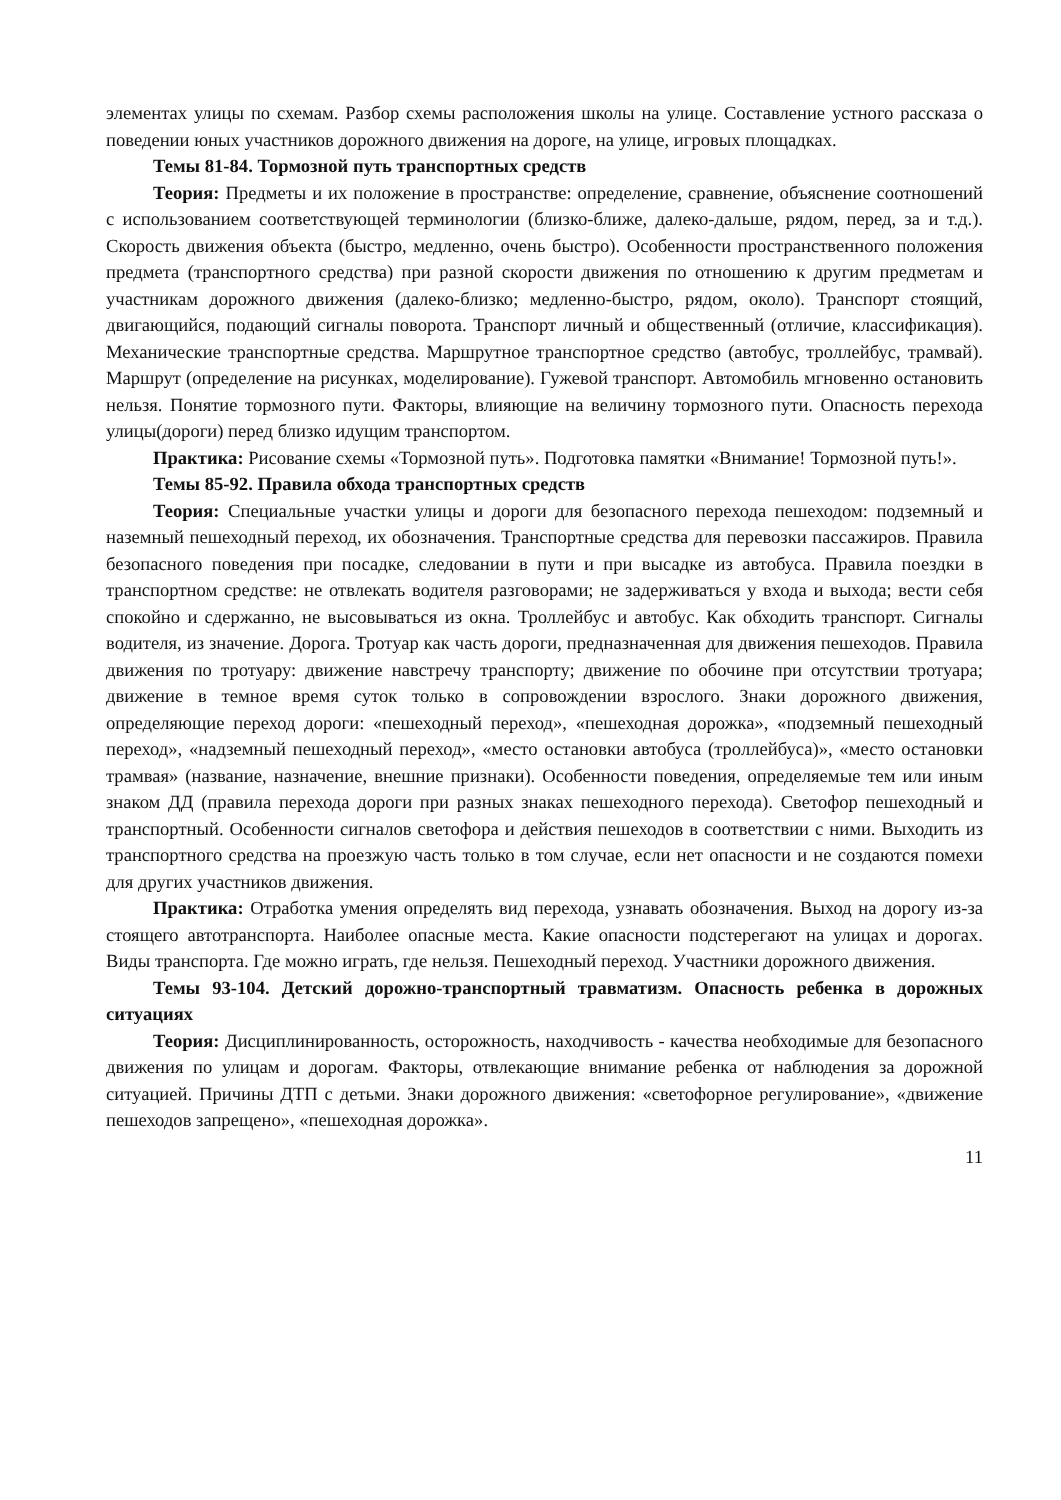элементах улицы по схемам. Разбор схемы расположения школы на улице. Составление устного рассказа о поведении юных участников дорожного движения на дороге, на улице, игровых площадках.
Темы 81-84. Тормозной путь транспортных средств
Теория: Предметы и их положение в пространстве: определение, сравнение, объяснение соотношений с использованием соответствующей терминологии (близко-ближе, далеко-дальше, рядом, перед, за и т.д.). Скорость движения объекта (быстро, медленно, очень быстро). Особенности пространственного положения предмета (транспортного средства) при разной скорости движения по отношению к другим предметам и участникам дорожного движения (далеко-близко; медленно-быстро, рядом, около). Транспорт стоящий, двигающийся, подающий сигналы поворота. Транспорт личный и общественный (отличие, классификация). Механические транспортные средства. Маршрутное транспортное средство (автобус, троллейбус, трамвай). Маршрут (определение на рисунках, моделирование). Гужевой транспорт. Автомобиль мгновенно остановить нельзя. Понятие тормозного пути. Факторы, влияющие на величину тормозного пути. Опасность перехода улицы(дороги) перед близко идущим транспортом.
Практика: Рисование схемы «Тормозной путь». Подготовка памятки «Внимание! Тормозной путь!».
Темы 85-92. Правила обхода транспортных средств
Теория: Специальные участки улицы и дороги для безопасного перехода пешеходом: подземный и наземный пешеходный переход, их обозначения. Транспортные средства для перевозки пассажиров. Правила безопасного поведения при посадке, следовании в пути и при высадке из автобуса. Правила поездки в транспортном средстве: не отвлекать водителя разговорами; не задерживаться у входа и выхода; вести себя спокойно и сдержанно, не высовываться из окна. Троллейбус и автобус. Как обходить транспорт. Сигналы водителя, из значение. Дорога. Тротуар как часть дороги, предназначенная для движения пешеходов. Правила движения по тротуару: движение навстречу транспорту; движение по обочине при отсутствии тротуара; движение в темное время суток только в сопровождении взрослого. Знаки дорожного движения, определяющие переход дороги: «пешеходный переход», «пешеходная дорожка», «подземный пешеходный переход», «надземный пешеходный переход», «место остановки автобуса (троллейбуса)», «место остановки трамвая» (название, назначение, внешние признаки). Особенности поведения, определяемые тем или иным знаком ДД (правила перехода дороги при разных знаках пешеходного перехода). Светофор пешеходный и транспортный. Особенности сигналов светофора и действия пешеходов в соответствии с ними. Выходить из транспортного средства на проезжую часть только в том случае, если нет опасности и не создаются помехи для других участников движения.
Практика: Отработка умения определять вид перехода, узнавать обозначения. Выход на дорогу из-за стоящего автотранспорта. Наиболее опасные места. Какие опасности подстерегают на улицах и дорогах. Виды транспорта. Где можно играть, где нельзя. Пешеходный переход. Участники дорожного движения.
Темы 93-104. Детский дорожно-транспортный травматизм. Опасность ребенка в дорожных ситуациях
Теория: Дисциплинированность, осторожность, находчивость - качества необходимые для безопасного движения по улицам и дорогам. Факторы, отвлекающие внимание ребенка от наблюдения за дорожной ситуацией. Причины ДТП с детьми. Знаки дорожного движения: «светофорное регулирование», «движение пешеходов запрещено», «пешеходная дорожка».
11